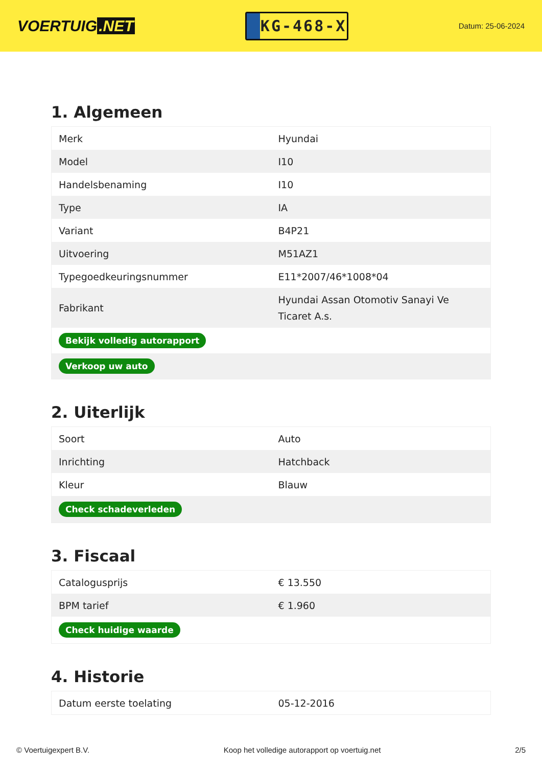VOERTUIG.NET
KG-468-X
Datum: 25-06-2024
1. Algemeen
| Merk | Hyundai |
| Model | I10 |
| Handelsbenaming | I10 |
| Type | IA |
| Variant | B4P21 |
| Uitvoering | M51AZ1 |
| Typegoedkeuringsnummer | E11*2007/46*1008*04 |
| Fabrikant | Hyundai Assan Otomotiv Sanayi Ve Ticaret A.s. |
| Bekijk volledig autorapport | |
| Verkoop uw auto | |
2. Uiterlijk
| Soort | Auto |
| Inrichting | Hatchback |
| Kleur | Blauw |
| Check schadeverleden | |
3. Fiscaal
| Catalogusprijs | € 13.550 |
| BPM tarief | € 1.960 |
| Check huidige waarde | |
4. Historie
| Datum eerste toelating | 05-12-2016 |
© Voertuigexpert B.V. Koop het volledige autorapport op voertuig.net 2/5